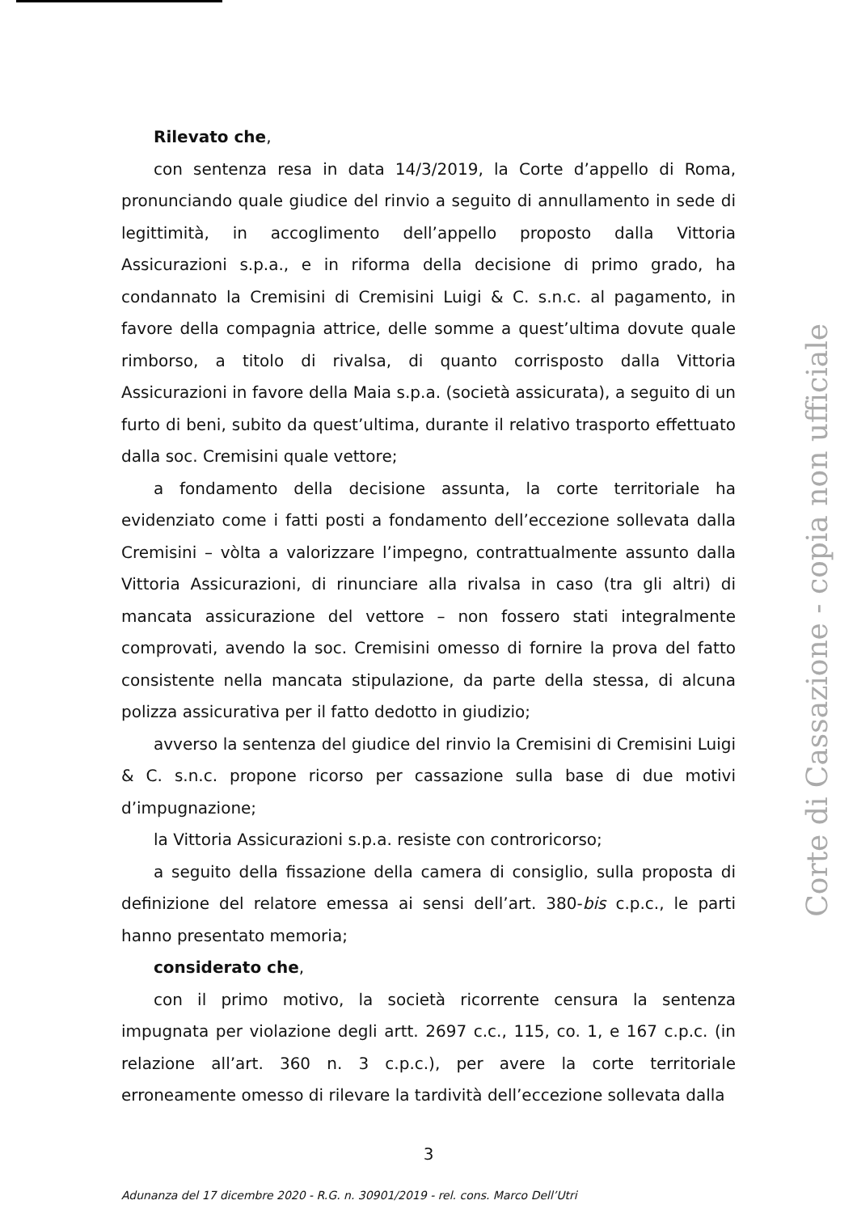Rilevato che,
con sentenza resa in data 14/3/2019, la Corte d’appello di Roma, pronunciando quale giudice del rinvio a seguito di annullamento in sede di legittimità, in accoglimento dell’appello proposto dalla Vittoria Assicurazioni s.p.a., e in riforma della decisione di primo grado, ha condannato la Cremisini di Cremisini Luigi & C. s.n.c. al pagamento, in favore della compagnia attrice, delle somme a quest’ultima dovute quale rimborso, a titolo di rivalsa, di quanto corrisposto dalla Vittoria Assicurazioni in favore della Maia s.p.a. (società assicurata), a seguito di un furto di beni, subito da quest’ultima, durante il relativo trasporto effettuato dalla soc. Cremisini quale vettore;
a fondamento della decisione assunta, la corte territoriale ha evidenziato come i fatti posti a fondamento dell’eccezione sollevata dalla Cremisini – vòlta a valorizzare l’impegno, contrattualmente assunto dalla Vittoria Assicurazioni, di rinunciare alla rivalsa in caso (tra gli altri) di mancata assicurazione del vettore – non fossero stati integralmente comprovati, avendo la soc. Cremisini omesso di fornire la prova del fatto consistente nella mancata stipulazione, da parte della stessa, di alcuna polizza assicurativa per il fatto dedotto in giudizio;
avverso la sentenza del giudice del rinvio la Cremisini di Cremisini Luigi & C. s.n.c. propone ricorso per cassazione sulla base di due motivi d’impugnazione;
la Vittoria Assicurazioni s.p.a. resiste con controricorso;
a seguito della fissazione della camera di consiglio, sulla proposta di definizione del relatore emessa ai sensi dell’art. 380-bis c.p.c., le parti hanno presentato memoria;
considerato che,
con il primo motivo, la società ricorrente censura la sentenza impugnata per violazione degli artt. 2697 c.c., 115, co. 1, e 167 c.p.c. (in relazione all’art. 360 n. 3 c.p.c.), per avere la corte territoriale erroneamente omesso di rilevare la tardività dell’eccezione sollevata dalla
Corte di Cassazione - copia non ufficiale
3
Adunanza del 17 dicembre 2020 - R.G. n. 30901/2019 - rel. cons. Marco Dell’Utri